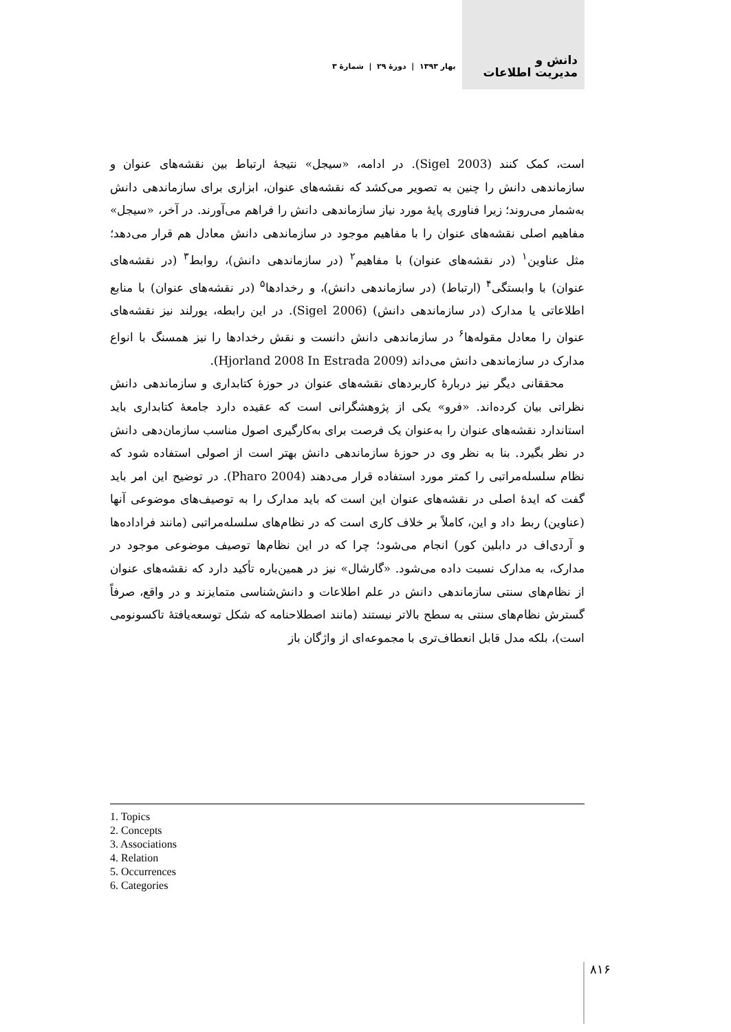دانش و
مدیریت اطلاعات
بهار ۱۳۹۳ | دورهٔ ۲۹ | شمارهٔ ۳
است، کمک کنند (Sigel 2003). در ادامه، «سیجل» نتیجهٔ ارتباط بین نقشه‌های عنوان و سازماندهی دانش را چنین به تصویر می‌کشد که نقشه‌های عنوان، ابزاری برای سازماندهی دانش به‌شمار می‌روند؛ زیرا فناوری پایهٔ مورد نیاز سازماندهی دانش را فراهم می‌آورند. در آخر، «سیجل» مفاهیم اصلی نقشه‌های عنوان را با مفاهیم موجود در سازماندهی دانش معادل هم قرار می‌دهد؛ مثل عناوین<sup>۱</sup> (در نقشه‌های عنوان) با مفاهیم<sup>۲</sup> (در سازماندهی دانش)، روابط<sup>۳</sup> (در نقشه‌های عنوان) با وابستگی<sup>۴</sup> (ارتباط) (در سازماندهی دانش)، و رخدادها<sup>۵</sup> (در نقشه‌های عنوان) با منابع اطلاعاتی یا مدارک (در سازماندهی دانش) (Sigel 2006). در این رابطه، یورلند نیز نقشه‌های عنوان را معادل مقوله‌ها<sup>۶</sup> در سازماندهی دانش دانست و نقش رخدادها را نیز همسنگ با انواع مدارک در سازماندهی دانش می‌داند (Hjorland 2008 In Estrada 2009).
محققانی دیگر نیز دربارهٔ کاربردهای نقشه‌های عنوان در حوزهٔ کتابداری و سازماندهی دانش نظراتی بیان کرده‌اند. «فرو» یکی از پژوهشگرانی است که عقیده دارد جامعهٔ کتابداری باید استاندارد نقشه‌های عنوان را به‌عنوان یک فرصت برای به‌کارگیری اصول مناسب سازمان‌دهی دانش در نظر بگیرد. بنا به نظر وی در حوزهٔ سازماندهی دانش بهتر است از اصولی استفاده شود که نظام سلسله‌مراتبی را کمتر مورد استفاده قرار می‌دهند (Pharo 2004). در توضیح این امر باید گفت که ایدهٔ اصلی در نقشه‌های عنوان این است که باید مدارک را به توصیف‌های موضوعی آنها (عناوین) ربط داد و این، کاملاً بر خلاف کاری است که در نظام‌های سلسله‌مراتبی (مانند فراداده‌ها و آردی‌اف در دابلین کور) انجام می‌شود؛ چرا که در این نظام‌ها توصیف موضوعی موجود در مدارک، به مدارک نسبت داده می‌شود. «گارشال» نیز در همین‌باره تأکید دارد که نقشه‌های عنوان از نظام‌های سنتی سازماندهی دانش در علم اطلاعات و دانش‌شناسی متمایزند و در واقع، صرفاً گسترش نظام‌های سنتی به سطح بالاتر نیستند (مانند اصطلاحنامه که شکل توسعه‌یافتهٔ تاکسونومی است)، بلکه مدل قابل انعطاف‌تری با مجموعه‌ای از واژگان باز
1. Topics
2. Concepts
3. Associations
4. Relation
5. Occurrences
6. Categories
۸۱۶